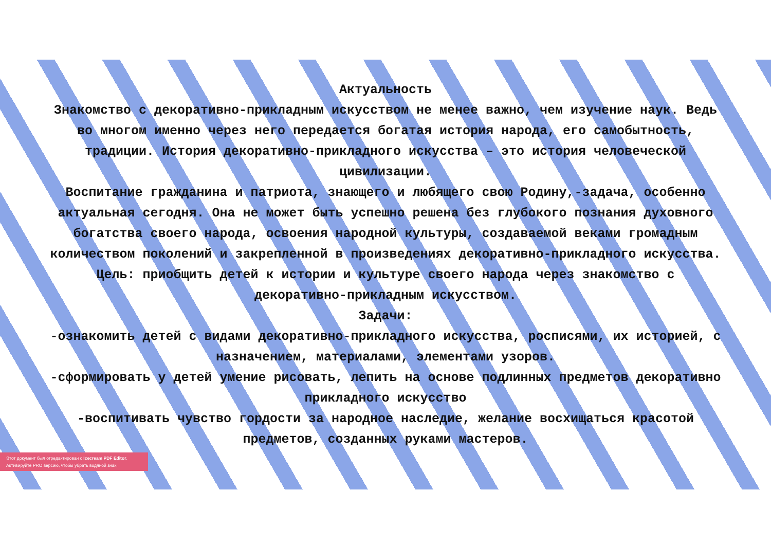Актуальность
Знакомство с декоративно-прикладным искусством не менее важно, чем изучение наук. Ведь во многом именно через него передается богатая история народа, его самобытность, традиции. История декоративно-прикладного искусства – это история человеческой цивилизации.
Воспитание гражданина и патриота, знающего и любящего свою Родину,-задача, особенно актуальная сегодня. Она не может быть успешно решена без глубокого познания духовного богатства своего народа, освоения народной культуры, создаваемой веками громадным количеством поколений и закрепленной в произведениях декоративно-прикладного искусства.
Цель: приобщить детей к истории и культуре своего народа через знакомство с декоративно-прикладным искусством.
Задачи:
-ознакомить детей с видами декоративно-прикладного искусства, росписями, их историей, с назначением, материалами, элементами узоров.
-сформировать у детей умение рисовать, лепить на основе подлинных предметов декоративно прикладного искусство
-воспитивать чувство гордости за народное наследие, желание восхищаться красотой предметов, созданных руками мастеров.
Этот документ был отредактирован с Icecream PDF Editor.
Активируйте PRO версию, чтобы убрать водяной знак.